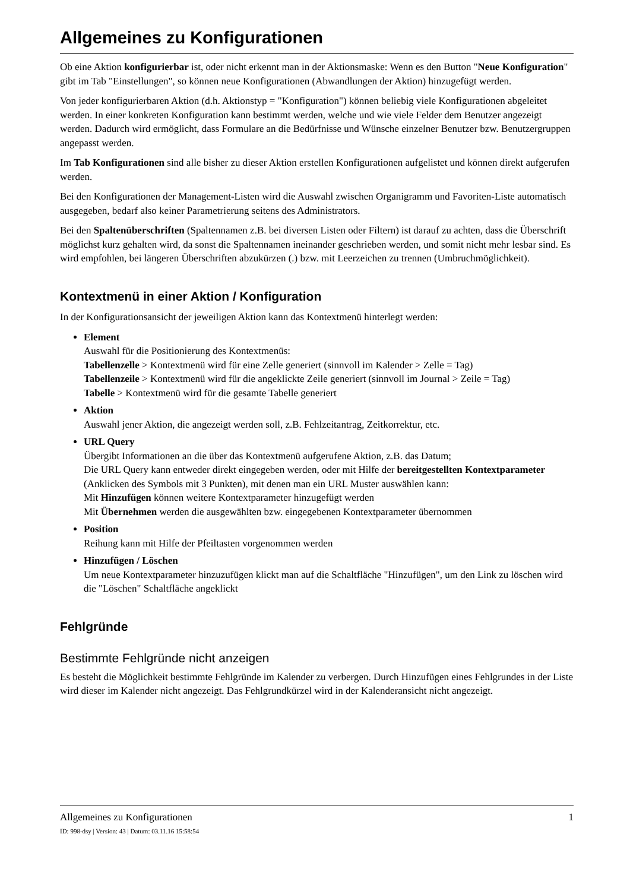Allgemeines zu Konfigurationen
Ob eine Aktion konfigurierbar ist, oder nicht erkennt man in der Aktionsmaske: Wenn es den Button "Neue Konfiguration" gibt im Tab "Einstellungen", so können neue Konfigurationen (Abwandlungen der Aktion) hinzugefügt werden.
Von jeder konfigurierbaren Aktion (d.h. Aktionstyp = "Konfiguration") können beliebig viele Konfigurationen abgeleitet werden. In einer konkreten Konfiguration kann bestimmt werden, welche und wie viele Felder dem Benutzer angezeigt werden. Dadurch wird ermöglicht, dass Formulare an die Bedürfnisse und Wünsche einzelner Benutzer bzw. Benutzergruppen angepasst werden.
Im Tab Konfigurationen sind alle bisher zu dieser Aktion erstellen Konfigurationen aufgelistet und können direkt aufgerufen werden.
Bei den Konfigurationen der Management-Listen wird die Auswahl zwischen Organigramm und Favoriten-Liste automatisch ausgegeben, bedarf also keiner Parametrierung seitens des Administrators.
Bei den Spaltenüberschriften (Spaltennamen z.B. bei diversen Listen oder Filtern) ist darauf zu achten, dass die Überschrift möglichst kurz gehalten wird, da sonst die Spaltennamen ineinander geschrieben werden, und somit nicht mehr lesbar sind. Es wird empfohlen, bei längeren Überschriften abzukürzen (.) bzw. mit Leerzeichen zu trennen (Umbruchmöglichkeit).
Kontextmenü in einer Aktion / Konfiguration
In der Konfigurationsansicht der jeweiligen Aktion kann das Kontextmenü hinterlegt werden:
Element
Auswahl für die Positionierung des Kontextmenüs:
Tabellenzelle > Kontextmenü wird für eine Zelle generiert (sinnvoll im Kalender > Zelle = Tag)
Tabellenzeile > Kontextmenü wird für die angeklickte Zeile generiert (sinnvoll im Journal > Zeile = Tag)
Tabelle > Kontextmenü wird für die gesamte Tabelle generiert
Aktion
Auswahl jener Aktion, die angezeigt werden soll, z.B. Fehlzeitantrag, Zeitkorrektur, etc.
URL Query
Übergibt Informationen an die über das Kontextmenü aufgerufene Aktion, z.B. das Datum;
Die URL Query kann entweder direkt eingegeben werden, oder mit Hilfe der bereitgestellten Kontextparameter (Anklicken des Symbols mit 3 Punkten), mit denen man ein URL Muster auswählen kann:
Mit Hinzufügen können weitere Kontextparameter hinzugefügt werden
Mit Übernehmen werden die ausgewählten bzw. eingegebenen Kontextparameter übernommen
Position
Reihung kann mit Hilfe der Pfeiltasten vorgenommen werden
Hinzufügen / Löschen
Um neue Kontextparameter hinzuzufügen klickt man auf die Schaltfläche "Hinzufügen", um den Link zu löschen wird die "Löschen" Schaltfläche angeklickt
Fehlgründe
Bestimmte Fehlgründe nicht anzeigen
Es besteht die Möglichkeit bestimmte Fehlgründe im Kalender zu verbergen. Durch Hinzufügen eines Fehlgrundes in der Liste wird dieser im Kalender nicht angezeigt. Das Fehlgrundkürzel wird in der Kalenderansicht nicht angezeigt.
Allgemeines zu Konfigurationen 1
ID: 998-dsy | Version: 43 | Datum: 03.11.16 15:58:54